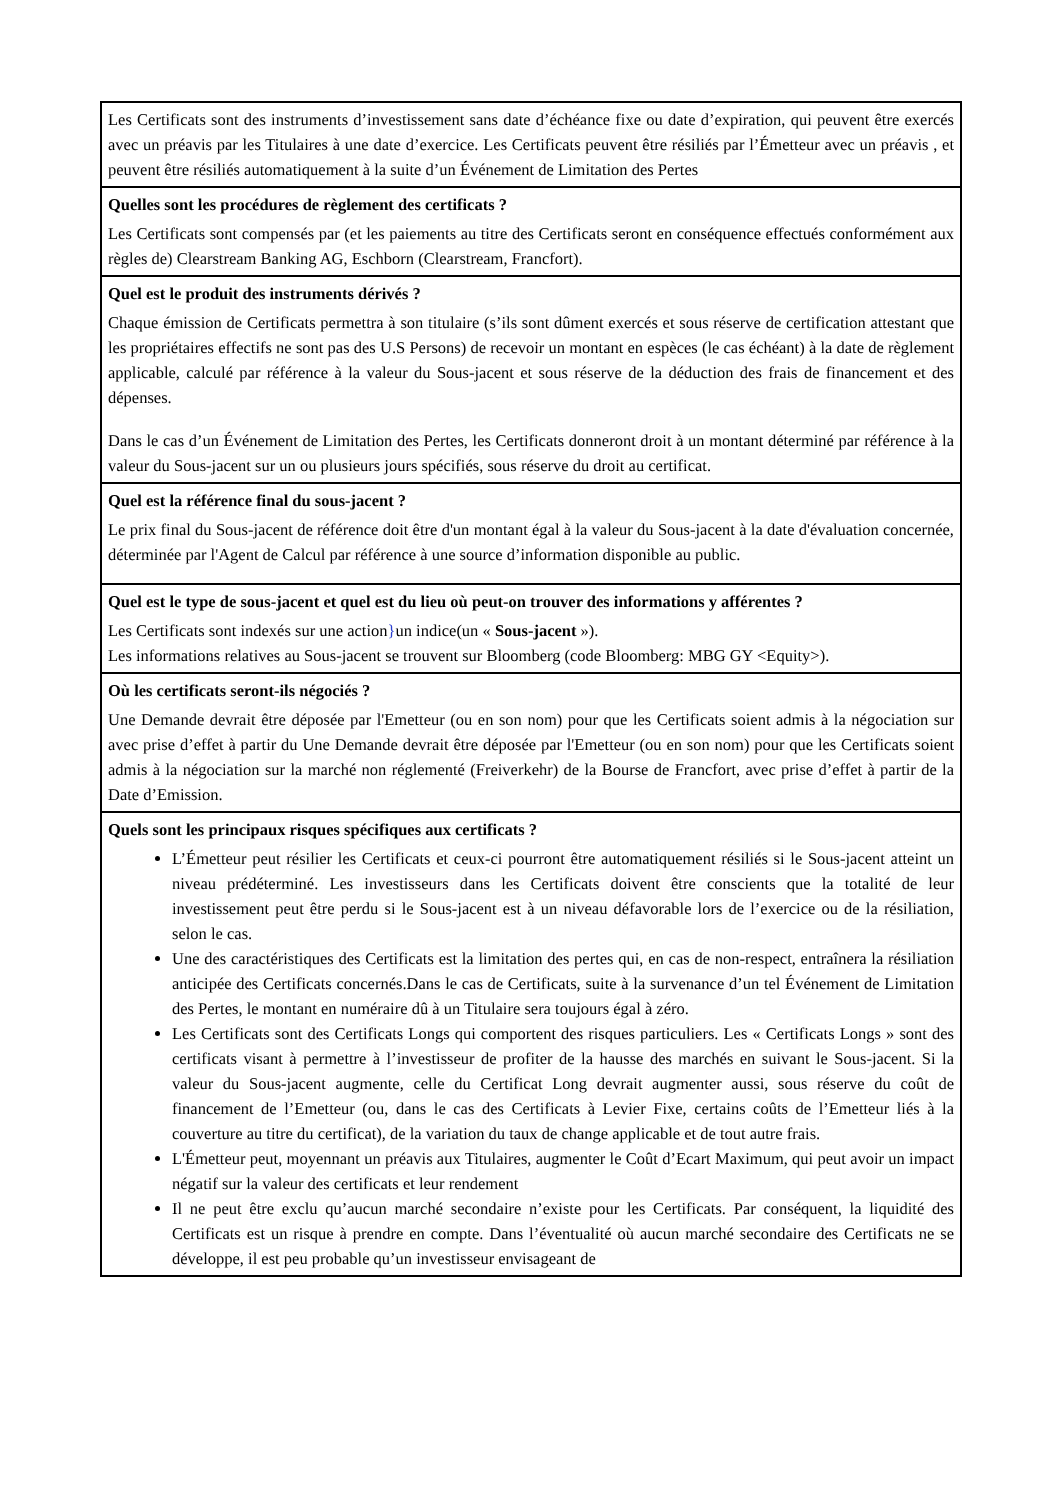Les Certificats sont des instruments d’investissement sans date d’échéance fixe ou date d’expiration, qui peuvent être exercés avec un préavis par les Titulaires à une date d’exercice. Les Certificats peuvent être résiliés par l’Émetteur avec un préavis , et peuvent être résiliés automatiquement à la suite d’un Événement de Limitation des Pertes
Quelles sont les procédures de règlement des certificats ?
Les Certificats sont compensés par (et les paiements au titre des Certificats seront en conséquence effectués conformément aux règles de) Clearstream Banking AG, Eschborn (Clearstream, Francfort).
Quel est le produit des instruments dérivés ?
Chaque émission de Certificats permettra à son titulaire (s’ils sont dûment exercés et sous réserve de certification attestant que les propriétaires effectifs ne sont pas des U.S Persons) de recevoir un montant en espèces (le cas échéant) à la date de règlement applicable, calculé par référence à la valeur du Sous-jacent et sous réserve de la déduction des frais de financement et des dépenses.
Dans le cas d’un Événement de Limitation des Pertes, les Certificats donneront droit à un montant déterminé par référence à la valeur du Sous-jacent sur un ou plusieurs jours spécifiés, sous réserve du droit au certificat.
Quel est la référence final du sous-jacent ?
Le prix final du Sous-jacent de référence doit être d'un montant égal à la valeur du Sous-jacent à la date d'évaluation concernée, déterminée par l'Agent de Calcul par référence à une source d’information disponible au public.
Quel est le type de sous-jacent et quel est du lieu où peut-on trouver des informations y afférentes ?
Les Certificats sont indexés sur une action}un indice(un « Sous-jacent »).
Les informations relatives au Sous-jacent se trouvent sur Bloomberg (code Bloomberg: MBG GY <Equity>).
Où les certificats seront-ils négociés ?
Une Demande devrait être déposée par l'Emetteur (ou en son nom) pour que les Certificats soient admis à la négociation sur avec prise d’effet à partir du Une Demande devrait être déposée par l'Emetteur (ou en son nom) pour que les Certificats soient admis à la négociation sur la marché non réglementé (Freiverkehr) de la Bourse de Francfort, avec prise d’effet à partir de la Date d’Emission.
Quels sont les principaux risques spécifiques aux certificats ?
L’Émetteur peut résilier les Certificats et ceux-ci pourront être automatiquement résiliés si le Sous-jacent atteint un niveau prédéterminé. Les investisseurs dans les Certificats doivent être conscients que la totalité de leur investissement peut être perdu si le Sous-jacent est à un niveau défavorable lors de l’exercice ou de la résiliation, selon le cas.
Une des caractéristiques des Certificats est la limitation des pertes qui, en cas de non-respect, entraînera la résiliation anticipée des Certificats concernés.Dans le cas de Certificats, suite à la survenance d’un tel Événement de Limitation des Pertes, le montant en numéraire dû à un Titulaire sera toujours égal à zéro.
Les Certificats sont des Certificats Longs qui comportent des risques particuliers. Les « Certificats Longs » sont des certificats visant à permettre à l’investisseur de profiter de la hausse des marchés en suivant le Sous-jacent. Si la valeur du Sous-jacent augmente, celle du Certificat Long devrait augmenter aussi, sous réserve du coût de financement de l’Emetteur (ou, dans le cas des Certificats à Levier Fixe, certains coûts de l’Emetteur liés à la couverture au titre du certificat), de la variation du taux de change applicable et de tout autre frais.
L'Émetteur peut, moyennant un préavis aux Titulaires, augmenter le Coût d’Ecart Maximum, qui peut avoir un impact négatif sur la valeur des certificats et leur rendement
Il ne peut être exclu qu’aucun marché secondaire n’existe pour les Certificats. Par conséquent, la liquidité des Certificats est un risque à prendre en compte. Dans l’éventualité où aucun marché secondaire des Certificats ne se développe, il est peu probable qu’un investisseur envisageant de